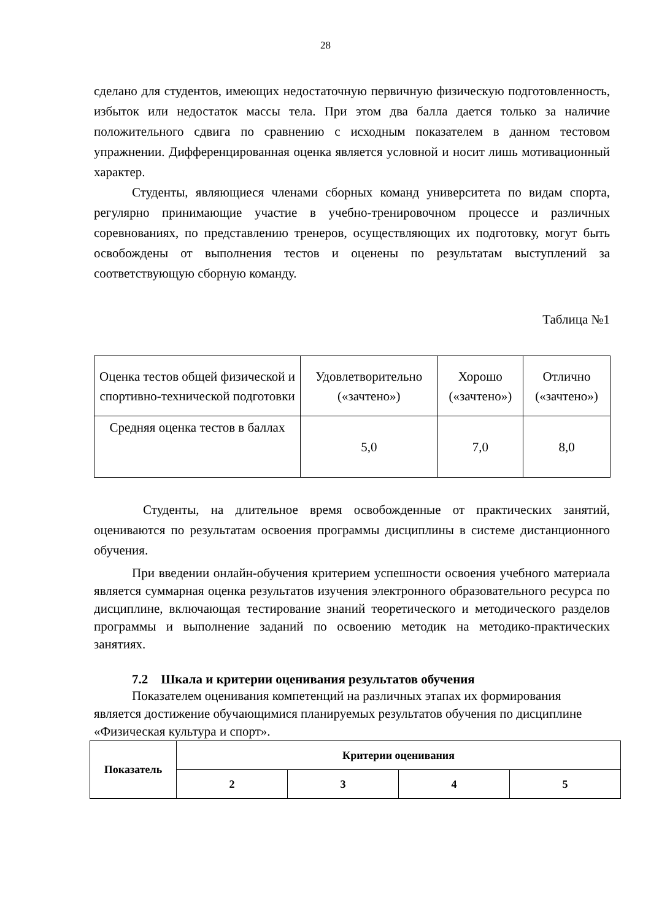28
сделано для студентов, имеющих недостаточную первичную физическую подготовленность, избыток или недостаток массы тела. При этом два балла дается только за наличие положительного сдвига по сравнению с исходным показателем в данном тестовом упражнении. Дифференцированная оценка является условной и носит лишь мотивационный характер.
Студенты, являющиеся членами сборных команд университета по видам спорта, регулярно принимающие участие в учебно-тренировочном процессе и различных соревнованиях, по представлению тренеров, осуществляющих их подготовку, могут быть освобождены от выполнения тестов и оценены по результатам выступлений за соответствующую сборную команду.
Таблица №1
| Оценка тестов общей физической и спортивно-технической подготовки | Удовлетворительно («зачтено») | Хорошо («зачтено») | Отлично («зачтено») |
| Средняя оценка тестов в баллах | 5,0 | 7,0 | 8,0 |
Студенты, на длительное время освобожденные от практических занятий, оцениваются по результатам освоения программы дисциплины в системе дистанционного обучения.
При введении онлайн-обучения критерием успешности освоения учебного материала является суммарная оценка результатов изучения электронного образовательного ресурса по дисциплине, включающая тестирование знаний теоретического и методического разделов программы и выполнение заданий по освоению методик на методико-практических занятиях.
7.2 Шкала и критерии оценивания результатов обучения
Показателем оценивания компетенций на различных этапах их формирования является достижение обучающимися планируемых результатов обучения по дисциплине «Физическая культура и спорт».
| Показатель | Критерии оценивания | | | |
| --- | --- | --- | --- | --- |
| | 2 | 3 | 4 | 5 |